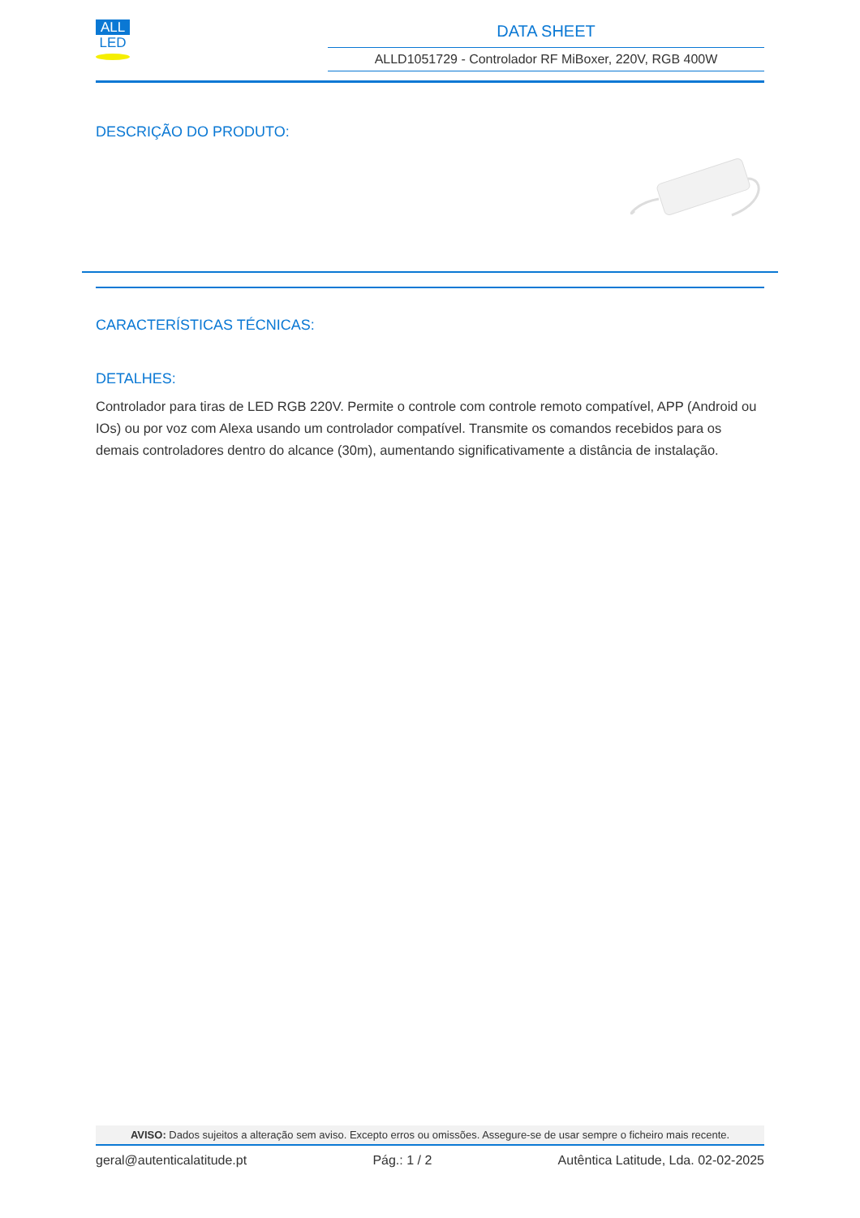ALL
LED
DATA SHEET
ALLD1051729 - Controlador RF MiBoxer, 220V, RGB 400W
DESCRIÇÃO DO PRODUTO:
CARACTERÍSTICAS TÉCNICAS:
DETALHES:
Controlador para tiras de LED RGB 220V. Permite o controle com controle remoto compatível, APP (Android ou IOs) ou por voz com Alexa usando um controlador compatível. Transmite os comandos recebidos para os demais controladores dentro do alcance (30m), aumentando significativamente a distância de instalação.
AVISO: Dados sujeitos a alteração sem aviso. Excepto erros ou omissões. Assegure-se de usar sempre o ficheiro mais recente.
geral@autenticalatitude.pt Pág.: 1 / 2 Autêntica Latitude, Lda. 02-02-2025